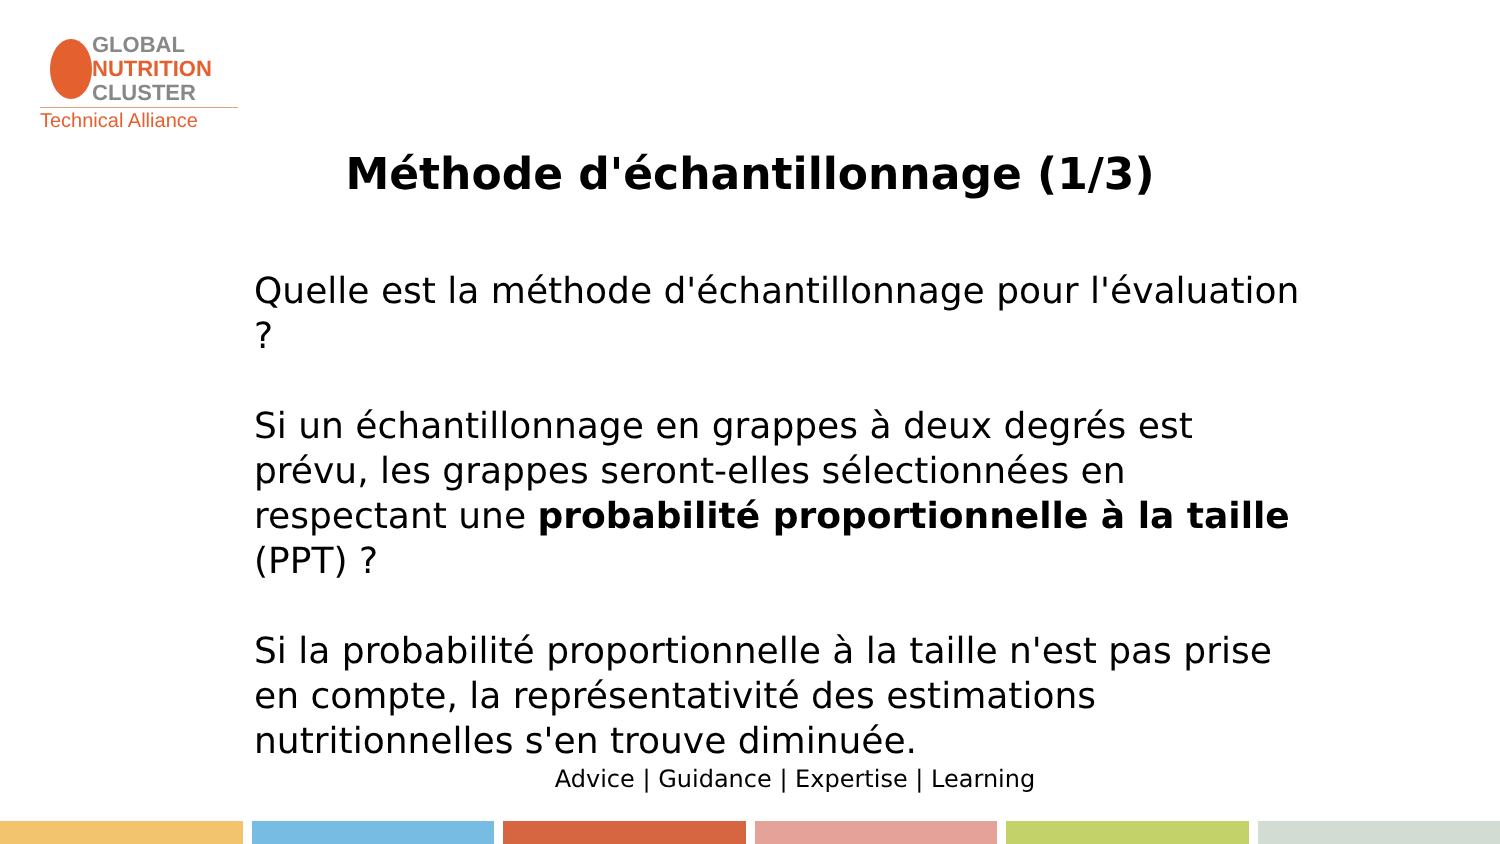GLOBAL
NUTRITION
CLUSTER
Technical Alliance
Méthode d'échantillonnage (1/3)
Quelle est la méthode d'échantillonnage pour l'évaluation ?
Si un échantillonnage en grappes à deux degrés est prévu, les grappes seront-elles sélectionnées en respectant une probabilité proportionnelle à la taille (PPT) ?
Si la probabilité proportionnelle à la taille n'est pas prise en compte, la représentativité des estimations nutritionnelles s'en trouve diminuée.
Advice | Guidance | Expertise | Learning